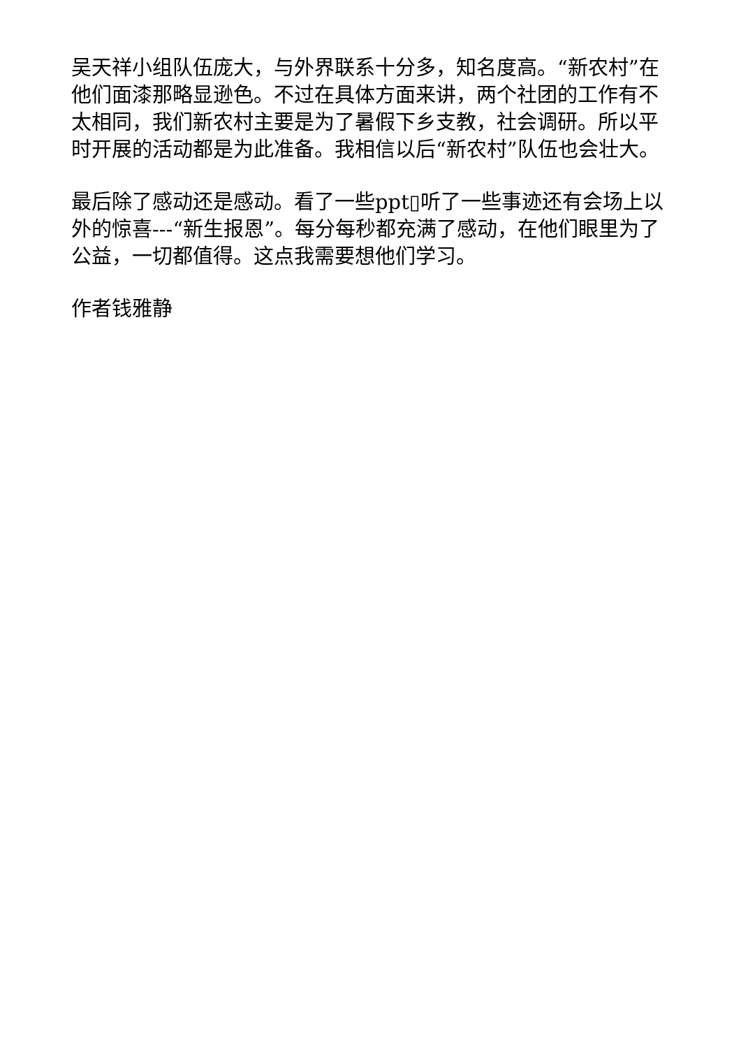吴天祥小组队伍庞大，与外界联系十分多，知名度高。“新农村”在他们面漆那略显逊色。不过在具体方面来讲，两个社团的工作有不太相同，我们新农村主要是为了暑假下乡支教，社会调研。所以平时开展的活动都是为此准备。我相信以后“新农村”队伍也会壮大。
最后除了感动还是感动。看了一些ppt▯听了一些事迹还有会场上以外的惊喜---“新生报恩”。每分每秒都充满了感动，在他们眼里为了公益，一切都值得。这点我需要想他们学习。
作者钱雅静